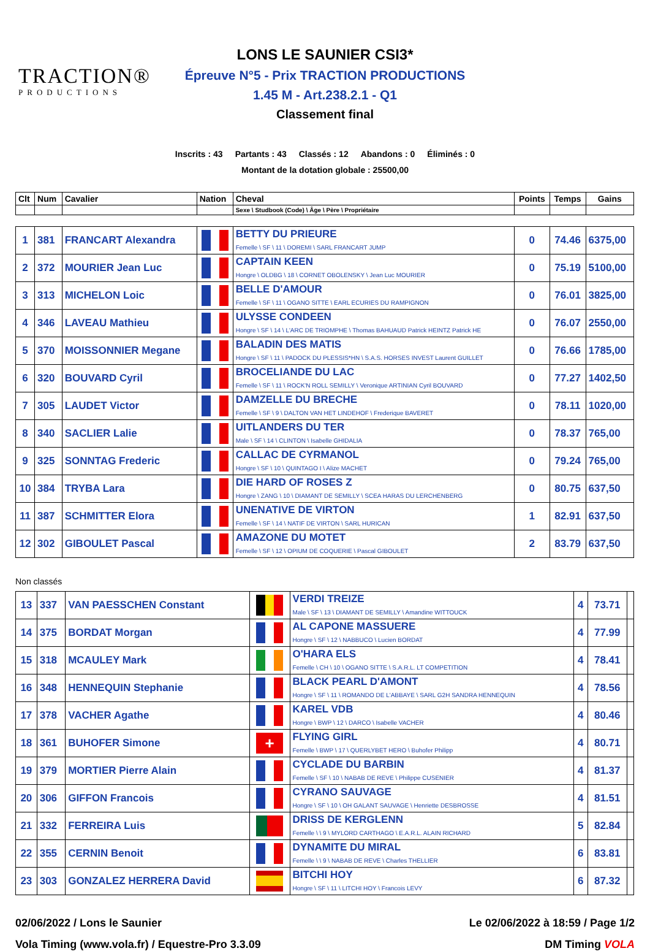TRACTION®
PRODUCTIONS
LONS LE SAUNIER CSI3*
Épreuve N°5 - Prix TRACTION PRODUCTIONS
1.45 M - Art.238.2.1 - Q1
Classement final
Inscrits : 43 Partants : 43 Classés : 12 Abandons : 0 Éliminés : 0
Montant de la dotation globale : 25500,00
| Clt | Num | Cavalier | Nation | Cheval | Points | Temps | Gains |
| --- | --- | --- | --- | --- | --- | --- | --- |
| | | | | Sexe \ Studbook (Code) \ Âge \ Père \ Propriétaire | | | |
| 1 | 381 | FRANCART Alexandra | | BETTY DU PRIEURE Femelle \ SF \ 11 \ DOREMI \ SARL FRANCART JUMP | 0 | 74.46 | 6375,00 |
| 2 | 372 | MOURIER Jean Luc | | CAPTAIN KEEN Hongre \ OLDBG \ 18 \ CORNET OBOLENSKY \ Jean Luc MOURIER | 0 | 75.19 | 5100,00 |
| 3 | 313 | MICHELON Loic | | BELLE D'AMOUR Femelle \ SF \ 11 \ OGANO SITTE \ EARL ECURIES DU RAMPIGNON | 0 | 76.01 | 3825,00 |
| 4 | 346 | LAVEAU Mathieu | | ULYSSE CONDEEN Hongre \ SF \ 14 \ L'ARC DE TRIOMPHE \ Thomas BAHUAUD Patrick HEINTZ Patrick HE | 0 | 76.07 | 2550,00 |
| 5 | 370 | MOISSONNIER Megane | | BALADIN DES MATIS Hongre \ SF \ 11 \ PADOCK DU PLESSIS*HN \ S.A.S. HORSES INVEST Laurent GUILLET | 0 | 76.66 | 1785,00 |
| 6 | 320 | BOUVARD Cyril | | BROCELIANDE DU LAC Femelle \ SF \ 11 \ ROCK'N ROLL SEMILLY \ Veronique ARTINIAN Cyril BOUVARD | 0 | 77.27 | 1402,50 |
| 7 | 305 | LAUDET Victor | | DAMZELLE DU BRECHE Femelle \ SF \ 9 \ DALTON VAN HET LINDEHOF \ Frederique BAVERET | 0 | 78.11 | 1020,00 |
| 8 | 340 | SACLIER Lalie | | UITLANDERS DU TER Male \ SF \ 14 \ CLINTON \ Isabelle GHIDALIA | 0 | 78.37 | 765,00 |
| 9 | 325 | SONNTAG Frederic | | CALLAC DE CYRMANOL Hongre \ SF \ 10 \ QUINTAGO I \ Alize MACHET | 0 | 79.24 | 765,00 |
| 10 | 384 | TRYBA Lara | | DIE HARD OF ROSES Z Hongre \ ZANG \ 10 \ DIAMANT DE SEMILLY \ SCEA HARAS DU LERCHENBERG | 0 | 80.75 | 637,50 |
| 11 | 387 | SCHMITTER Elora | | UNENATIVE DE VIRTON Femelle \ SF \ 14 \ NATIF DE VIRTON \ SARL HURICAN | 1 | 82.91 | 637,50 |
| 12 | 302 | GIBOULET Pascal | | AMAZONE DU MOTET Femelle \ SF \ 12 \ OPIUM DE COQUERIE \ Pascal GIBOULET | 2 | 83.79 | 637,50 |
Non classés
| 13 | 337 | VAN PAESSCHEN Constant | | VERDI TREIZE Male \ SF \ 13 \ DIAMANT DE SEMILLY \ Amandine WITTOUCK | 4 | 73.71 | |
| 14 | 375 | BORDAT Morgan | | AL CAPONE MASSUERE Hongre \ SF \ 12 \ NABBUCO \ Lucien BORDAT | 4 | 77.99 | |
| 15 | 318 | MCAULEY Mark | | O'HARA ELS Femelle \ CH \ 10 \ OGANO SITTE \ S.A.R.L. LT COMPETITION | 4 | 78.41 | |
| 16 | 348 | HENNEQUIN Stephanie | | BLACK PEARL D'AMONT Hongre \ SF \ 11 \ ROMANDO DE L'ABBAYE \ SARL G2H SANDRA HENNEQUIN | 4 | 78.56 | |
| 17 | 378 | VACHER Agathe | | KAREL VDB Hongre \ BWP \ 12 \ DARCO \ Isabelle VACHER | 4 | 80.46 | |
| 18 | 361 | BUHOFER Simone | + | FLYING GIRL Femelle \ BWP \ 17 \ QUERLYBET HERO \ Buhofer Philipp | 4 | 80.71 | |
| 19 | 379 | MORTIER Pierre Alain | | CYCLADE DU BARBIN Femelle \ SF \ 10 \ NABAB DE REVE \ Philippe CUSENIER | 4 | 81.37 | |
| 20 | 306 | GIFFON Francois | | CYRANO SAUVAGE Hongre \ SF \ 10 \ OH GALANT SAUVAGE \ Henriette DESBROSSE | 4 | 81.51 | |
| 21 | 332 | FERREIRA Luis | | DRISS DE KERGLENN Femelle \ \ 9 \ MYLORD CARTHAGO \ E.A.R.L. ALAIN RICHARD | 5 | 82.84 | |
| 22 | 355 | CERNIN Benoit | | DYNAMITE DU MIRAL Femelle \ \ 9 \ NABAB DE REVE \ Charles THELLIER | 6 | 83.81 | |
| 23 | 303 | GONZALEZ HERRERA David | | BITCHI HOY Hongre \ SF \ 11 \ LITCHI HOY \ Francois LEVY | 6 | 87.32 | |
02/06/2022 / Lons le Saunier Le 02/06/2022 à 18:59 / Page 1/2
Vola Timing (www.vola.fr) / Equestre-Pro 3.3.09 DM Timing VOLA